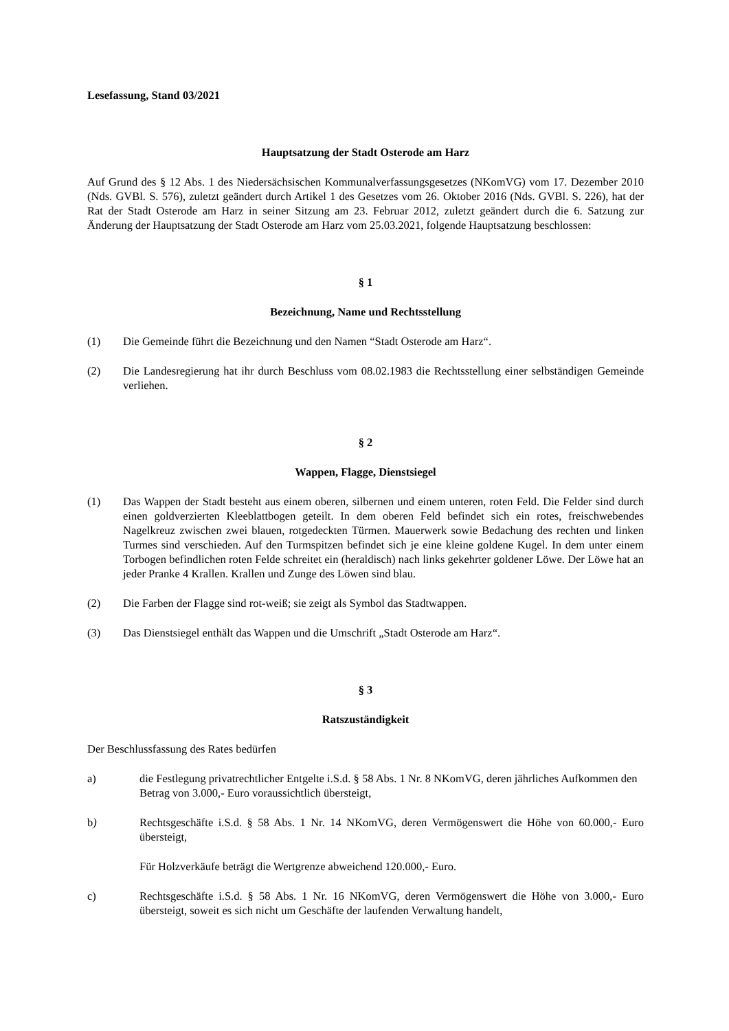Lesefassung, Stand 03/2021
Hauptsatzung der Stadt Osterode am Harz
Auf Grund des § 12 Abs. 1 des Niedersächsischen Kommunalverfassungsgesetzes (NKomVG) vom 17. Dezember 2010 (Nds. GVBl. S. 576), zuletzt geändert durch Artikel 1 des Gesetzes vom 26. Oktober 2016 (Nds. GVBl. S. 226), hat der Rat der Stadt Osterode am Harz in seiner Sitzung am 23. Februar 2012, zuletzt geändert durch die 6. Satzung zur Änderung der Hauptsatzung der Stadt Osterode am Harz vom 25.03.2021, folgende Hauptsatzung beschlossen:
§ 1
Bezeichnung, Name und Rechtsstellung
(1) Die Gemeinde führt die Bezeichnung und den Namen “Stadt Osterode am Harz“.
(2) Die Landesregierung hat ihr durch Beschluss vom 08.02.1983 die Rechtsstellung einer selbständigen Gemeinde verliehen.
§ 2
Wappen, Flagge, Dienstsiegel
(1) Das Wappen der Stadt besteht aus einem oberen, silbernen und einem unteren, roten Feld. Die Felder sind durch einen goldverzierten Kleeblattbogen geteilt. In dem oberen Feld befindet sich ein rotes, freischwebendes Nagelkreuz zwischen zwei blauen, rotgedeckten Türmen. Mauerwerk sowie Bedachung des rechten und linken Turmes sind verschieden. Auf den Turmspitzen befindet sich je eine kleine goldene Kugel. In dem unter einem Torbogen befindlichen roten Felde schreitet ein (heraldisch) nach links gekehrter goldener Löwe. Der Löwe hat an jeder Pranke 4 Krallen. Krallen und Zunge des Löwen sind blau.
(2) Die Farben der Flagge sind rot-weiß; sie zeigt als Symbol das Stadtwappen.
(3) Das Dienstsiegel enthält das Wappen und die Umschrift „Stadt Osterode am Harz“.
§ 3
Ratszuständigkeit
Der Beschlussfassung des Rates bedürfen
a) die Festlegung privatrechtlicher Entgelte i.S.d. § 58 Abs. 1 Nr. 8 NKomVG, deren jährliches Aufkommen den Betrag von 3.000,- Euro voraussichtlich übersteigt,
b) Rechtsgeschäfte i.S.d. § 58 Abs. 1 Nr. 14 NKomVG, deren Vermögenswert die Höhe von 60.000,- Euro übersteigt,
Für Holzverkäufe beträgt die Wertgrenze abweichend 120.000,- Euro.
c) Rechtsgeschäfte i.S.d. § 58 Abs. 1 Nr. 16 NKomVG, deren Vermögenswert die Höhe von 3.000,- Euro übersteigt, soweit es sich nicht um Geschäfte der laufenden Verwaltung handelt,